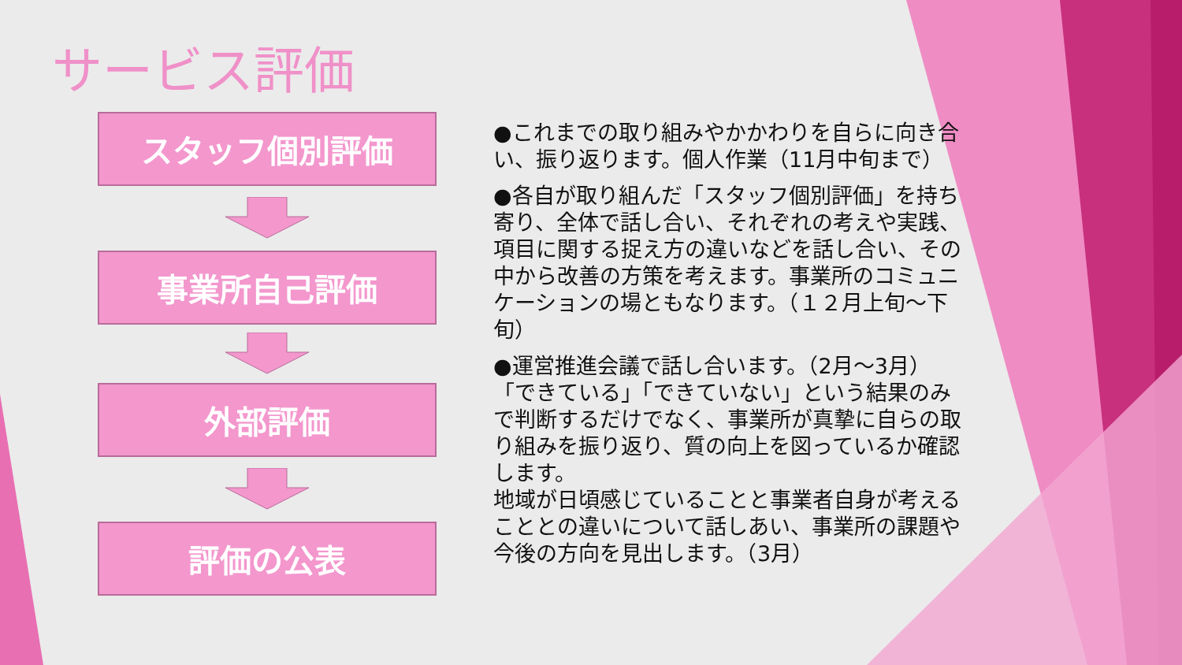サービス評価
スタッフ個別評価
事業所自己評価
外部評価
評価の公表
●これまでの取り組みやかかわりを自らに向き合い、振り返ります。個人作業（11月中旬まで）
●各自が取り組んだ「スタッフ個別評価」を持ち寄り、全体で話し合い、それぞれの考えや実践、項目に関する捉え方の違いなどを話し合い、その中から改善の方策を考えます。事業所のコミュニケーションの場ともなります。（１２月上旬～下旬）
●運営推進会議で話し合います。（2月～3月）
「できている」「できていない」という結果のみで判断するだけでなく、事業所が真摯に自らの取り組みを振り返り、質の向上を図っているか確認します。
地域が日頃感じていることと事業者自身が考えることとの違いについて話しあい、事業所の課題や今後の方向を見出します。（3月）